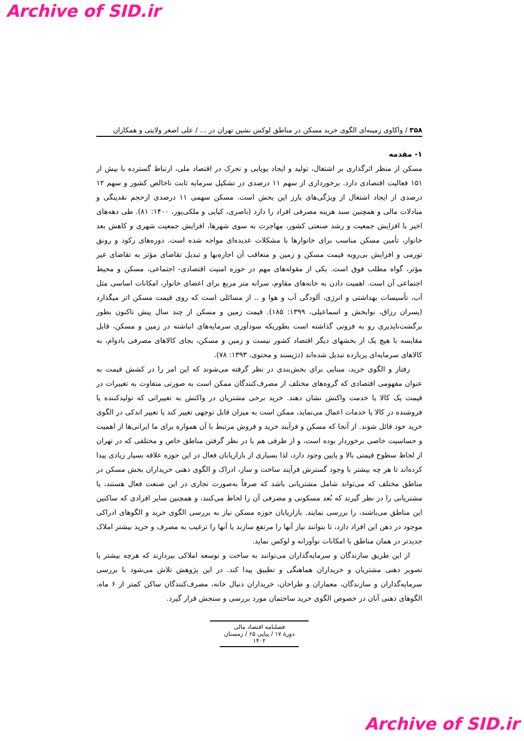Archive of SID.ir
۳۵۸ / واکاوی زمینه‌ای الگوی خرید مسکن در مناطق لوکس نشین تهران در ... / علی اصغر ولایتی و همکاران
۱- مقدمه
مسکن از منظر اثرگذاری بر اشتغال، تولید و ایجاد پویایی و تحرک در اقتصاد ملی، ارتباط گسترده با بیش از ۱۵۱ فعالیت اقتصادی دارد. برخورداری از سهم ۱۱ درصدی در تشکیل سرمایه ثابت ناخالص کشور و سهم ۱۲ درصدی از ایجاد اشتغال از ویژگی‌های بارز این بخش است. مسکن سهمی ۱۱ درصدی ازحجم نقدینگی و مبادلات مالی و همچنین سبد هزینه مصرفی افراد را دارد (باصری، کیایی و ملکی‌پور، ۱۴۰۰: ۸۱). طی دهه‌های اخیر با افزایش جمعیت و رشد صنعتی کشور، مهاجرت به سوی شهرها، افزایش جمعیت شهری و کاهش بعد خانوار، تأمین مسکن مناسب برای خانوارها با مشکلات عدیده‌ای مواجه شده است. دوره‌های رکود و رونق تورمی و افزایش بی‌رویه قیمت مسکن و زمین و متعاقب آن اجاره‌بها و تبدیل تقاضای مؤثر به تقاضای غیر مؤثر، گواه مطلب فوق است. یکی از مقوله‌های مهم در حوزه امنیت اقتصادی- اجتماعی، مسکن و محیط اجتماعی آن است. اهمیت دادن به خانه‌های مقاوم، سرانه متر مربع برای اعضای خانوار، امکانات اساسی مثل آب، تأسیسات بهداشتی و انرژی، آلودگی آب و هوا و .. از مسائلی است که روی قیمت مسکن اثر میگذارد (پسران رزاق، نوابخش و اسماعیلی، ۱۳۹۹: ۱۸۵). قیمت زمین و مسکن از چند سال پیش تاکنون بطور برگشت‌ناپذیری رو به فزونی گذاشته است بطوریکه سودآوری سرمایه‌های انباشته در زمین و مسکن، قابل مقایسه با هیچ یک از بخشهای دیگر اقتصاد کشور نیست و زمین و مسکن، بجای کالاهای مصرفی بادوام، به کالاهای سرمایه‌ای پربازده تبدیل شده‌اند (دژپسند و محتوی، ۱۳۹۳: ۷۸).
رفتار و الگوی خرید، مبنایی برای بخش‌بندی در نظر گرفته می‌شوند که این امر را در کشش قیمت به عنوان مفهومی اقتصادی که گروه‌های مختلف از مصرف‌کنندگان ممکن است به صورتی متفاوت به تغییرات در قیمت یک کالا یا خدمت واکنش نشان دهند. خرید برخی مشتریان در واکنش به تغییراتی که تولیدکننده یا فروشنده در کالا یا خدمات اعمال می‌نماید، ممکن است به میزان قابل توجهی تغییر کند یا تغییر اندکی در الگوی خرید خود قائل شوند. از آنجا که مسکن و فرآیند خرید و فروش مرتبط با آن همواره برای ما ایرانی‌ها از اهمیت و حساسیت خاصی برخوردار بوده است، و از طرفی هم با در نظر گرفتن مناطق خاص و مختلفی که در تهران از لحاظ سطوح قیمتی بالا و پایین وجود دارد، لذا بسیاری از بازاریابان فعال در این حوزه علاقه بسیار زیادی پیدا کرده‌اند تا هر چه بیشتر با وجود گسترش فرآیند ساخت و ساز، ادراک و الگوی ذهنی خریداران بخش مسکن در مناطق مختلف که می‌تواند شامل مشتریانی باشد که صرفاً به‌صورت تجاری در این صنعت فعال هستند، یا مشتریانی را در نظر گیرند که بُعد مسکونی و مصرفی آن را لحاظ می‌کنند، و همچنین سایر افرادی که ساکنین این مناطق می‌باشند، را بررسی نمایند. بازاریابان حوزه مسکن نیاز به بررسی الگوی خرید و الگوهای ادراکی موجود در ذهن این افراد دارد، تا بتوانند نیاز آنها را مرتفع سازند یا آنها را ترغیب به مصرف و خرید بیشتر املاک جدیدتر در همان مناطق با امکانات نوآورانه و لوکس نماید.
از این طریق سازندگان و سرمایه‌گذاران می‌توانند به ساخت و توسعه املاکی بپردازند که هرچه بیشتر با تصویر ذهنی مشتریان و خریداران هماهنگی و تطبیق پیدا کند. در این پژوهش تلاش می‌شود با بررسی سرمایه‌گذاران و سازندگان، معماران و طراحان، خریداران دنبال خانه، مصرف‌کنندگان ساکن کمتر از ۶ ماه، الگوهای ذهنی آنان در خصوص الگوی خرید ساختمان مورد بررسی و سنجش قرار گیرد.
فصلنامه اقتصاد مالی
دورۀ ۱۷ / پیاپی ۶۵ / زمستان ۱۴۰۲
Archive of SID.ir